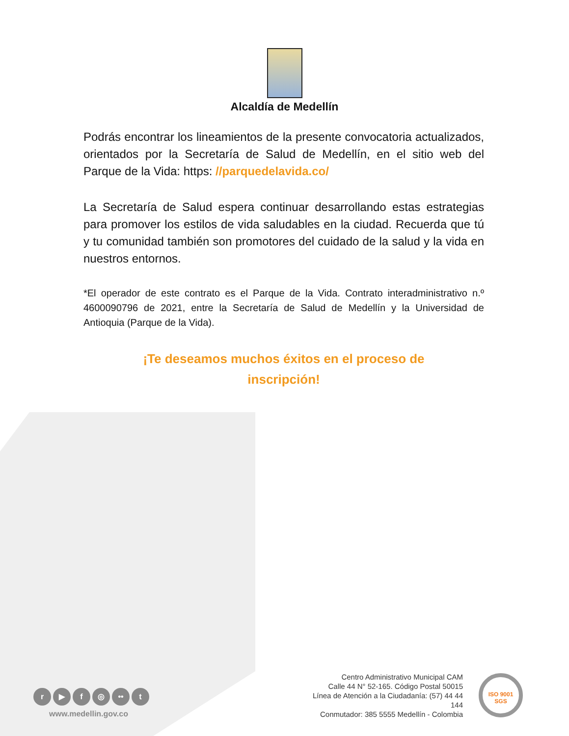Alcaldía de Medellín
Podrás encontrar los lineamientos de la presente convocatoria actualizados, orientados por la Secretaría de Salud de Medellín, en el sitio web del Parque de la Vida: https: //parquedelavida.co/
La Secretaría de Salud espera continuar desarrollando estas estrategias para promover los estilos de vida saludables en la ciudad. Recuerda que tú y tu comunidad también son promotores del cuidado de la salud y la vida en nuestros entornos.
*El operador de este contrato es el Parque de la Vida. Contrato interadministrativo n.º 4600090796 de 2021, entre la Secretaría de Salud de Medellín y la Universidad de Antioquia (Parque de la Vida).
¡Te deseamos muchos éxitos en el proceso de
inscripción!
Centro Administrativo Municipal CAM
Calle 44 N° 52-165. Código Postal 50015
Línea de Atención a la Ciudadanía: (57) 44 44 144
Conmutador: 385 5555 Medellín - Colombia
ISO 9001
SGS
r ▶ f ◎ •• t
www.medellin.gov.co